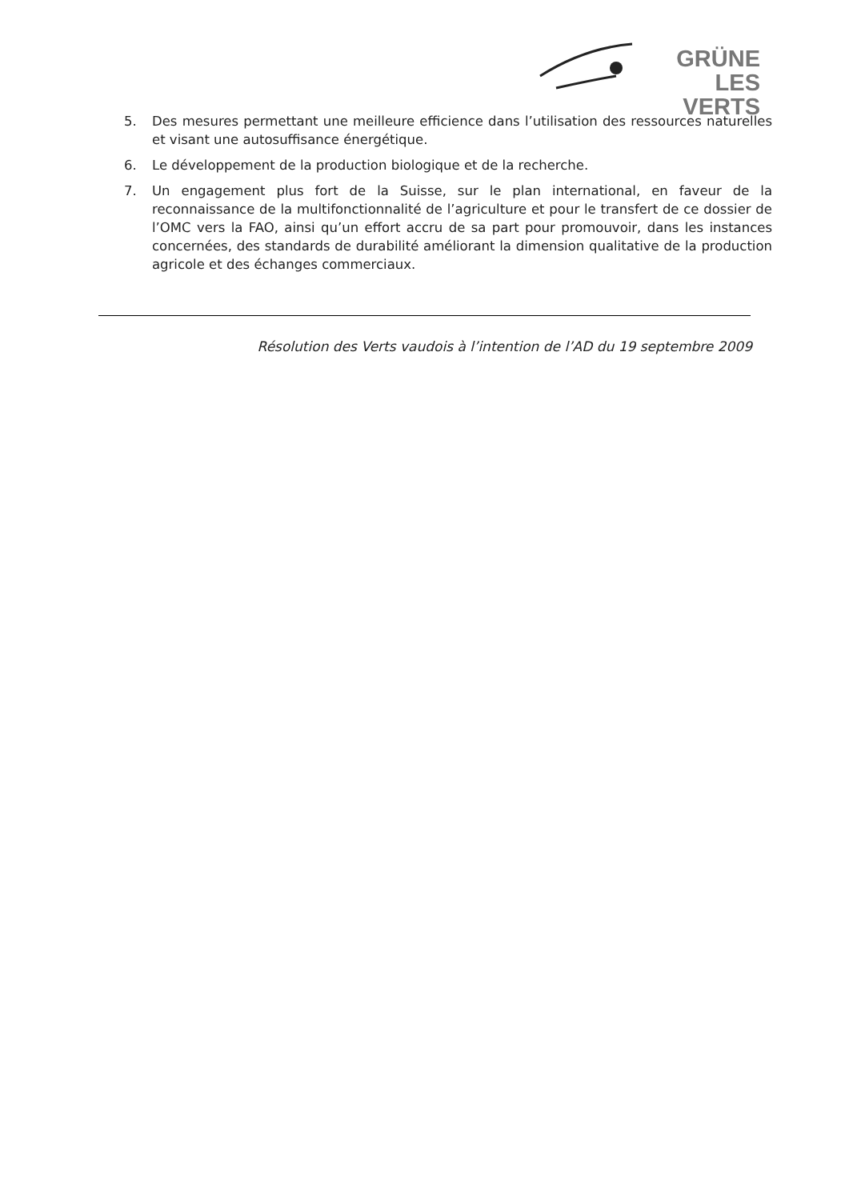GRÜNE
LES VERTS
5. Des mesures permettant une meilleure efficience dans l’utilisation des ressources naturelles et visant une autosuffisance énergétique.
6. Le développement de la production biologique et de la recherche.
7. Un engagement plus fort de la Suisse, sur le plan international, en faveur de la reconnaissance de la multifonctionnalité de l’agriculture et pour le transfert de ce dossier de l’OMC vers la FAO, ainsi qu’un effort accru de sa part pour promouvoir, dans les instances concernées, des standards de durabilité améliorant la dimension qualitative de la production agricole et des échanges commerciaux.
Résolution des Verts vaudois à l’intention de l’AD du 19 septembre 2009